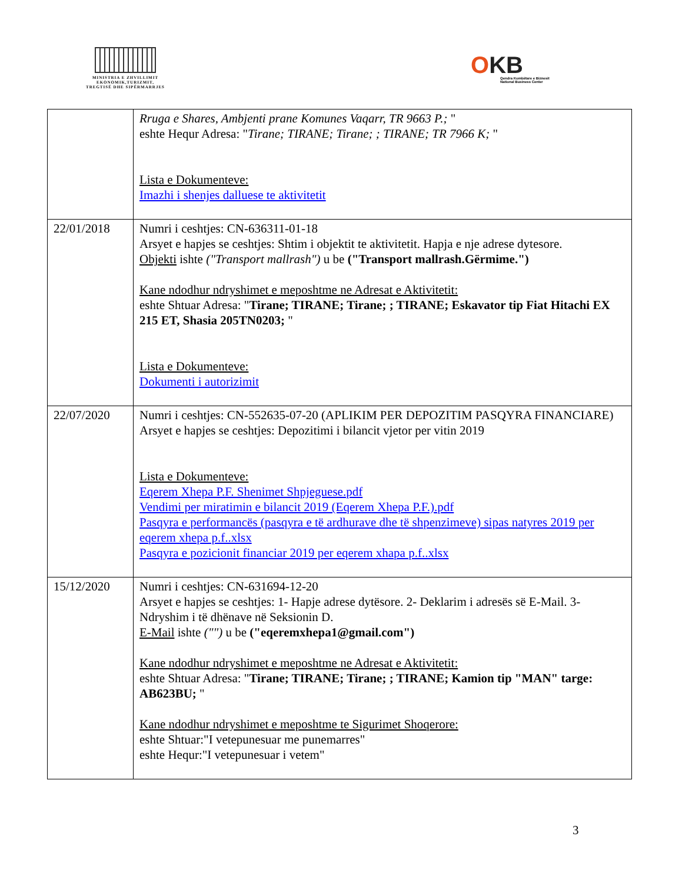MINISTRIA E ZHVILLIMIT
EKONOMIK,TURIZMIT,
TREGTISË DHE SIPËRMARRJES
OKB
Qendra Kombëtare e Biznesit
National Business Center
| | Rruga e Shares, Ambjenti prane Komunes Vaqarr, TR 9663 P.; " eshte Hequr Adresa: " Tirane; TIRANE; Tirane; ; TIRANE; TR 7966 K; " Lista e Dokumenteve: Imazhi i shenjes dalluese te aktivitetit |
| 22/01/2018 | Numri i ceshtjes: CN-636311-01-18 Arsyet e hapjes se ceshtjes: Shtim i objektit te aktivitetit. Hapja e nje adrese dytesore. Objekti ishte ("Transport mallrash") u be ("Transport mallrash.Gërmime.") Kane ndodhur ndryshimet e meposhtme ne Adresat e Aktivitetit: eshte Shtuar Adresa: " Tirane; TIRANE; Tirane; ; TIRANE; Eskavator tip Fiat Hitachi EX 215 ET, Shasia 205TN0203; " Lista e Dokumenteve: Dokumenti i autorizimit |
| 22/07/2020 | Numri i ceshtjes: CN-552635-07-20 (APLIKIM PER DEPOZITIM PASQYRA FINANCIARE) Arsyet e hapjes se ceshtjes: Depozitimi i bilancit vjetor per vitin 2019 Lista e Dokumenteve: Eqerem Xhepa P.F. Shenimet Shpjeguese.pdf Vendimi per miratimin e bilancit 2019 (Eqerem Xhepa P.F.).pdf Pasqyra e performancës (pasqyra e të ardhurave dhe të shpenzimeve) sipas natyres 2019 per eqerem xhepa p.f..xlsx Pasqyra e pozicionit financiar 2019 per eqerem xhapa p.f..xlsx |
| 15/12/2020 | Numri i ceshtjes: CN-631694-12-20 Arsyet e hapjes se ceshtjes: 1- Hapje adrese dytësore. 2- Deklarim i adresës së E-Mail. 3- Ndryshim i të dhënave në Seksionin D. E-Mail ishte ("") u be ("eqeremxhepa1@gmail.com") Kane ndodhur ndryshimet e meposhtme ne Adresat e Aktivitetit: eshte Shtuar Adresa: " Tirane; TIRANE; Tirane; ; TIRANE; Kamion tip "MAN" targe: AB623BU; " Kane ndodhur ndryshimet e meposhtme te Sigurimet Shoqerore: eshte Shtuar:"I vetepunesuar me punemarres" eshte Hequr:"I vetepunesuar i vetem" |
3